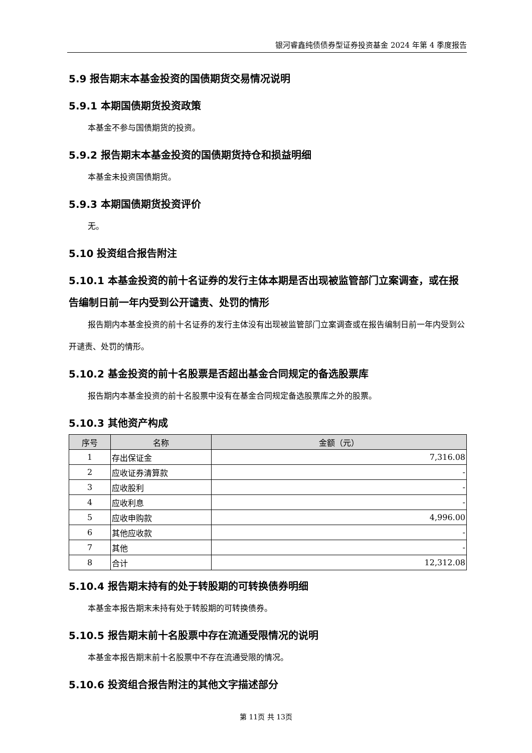银河睿鑫纯债债券型证券投资基金 2024 年第 4 季度报告
5.9 报告期末本基金投资的国债期货交易情况说明
5.9.1 本期国债期货投资政策
本基金不参与国债期货的投资。
5.9.2 报告期末本基金投资的国债期货持仓和损益明细
本基金未投资国债期货。
5.9.3 本期国债期货投资评价
无。
5.10 投资组合报告附注
5.10.1 本基金投资的前十名证券的发行主体本期是否出现被监管部门立案调查，或在报告编制日前一年内受到公开谴责、处罚的情形
报告期内本基金投资的前十名证券的发行主体没有出现被监管部门立案调查或在报告编制日前一年内受到公开谴责、处罚的情形。
5.10.2 基金投资的前十名股票是否超出基金合同规定的备选股票库
报告期内本基金投资的前十名股票中没有在基金合同规定备选股票库之外的股票。
5.10.3 其他资产构成
| 序号 | 名称 | 金额（元） |
| --- | --- | --- |
| 1 | 存出保证金 | 7,316.08 |
| 2 | 应收证券清算款 | - |
| 3 | 应收股利 | - |
| 4 | 应收利息 | - |
| 5 | 应收申购款 | 4,996.00 |
| 6 | 其他应收款 | - |
| 7 | 其他 | - |
| 8 | 合计 | 12,312.08 |
5.10.4 报告期末持有的处于转股期的可转换债券明细
本基金本报告期末未持有处于转股期的可转换债券。
5.10.5 报告期末前十名股票中存在流通受限情况的说明
本基金本报告期末前十名股票中不存在流通受限的情况。
5.10.6 投资组合报告附注的其他文字描述部分
第 11页 共 13页